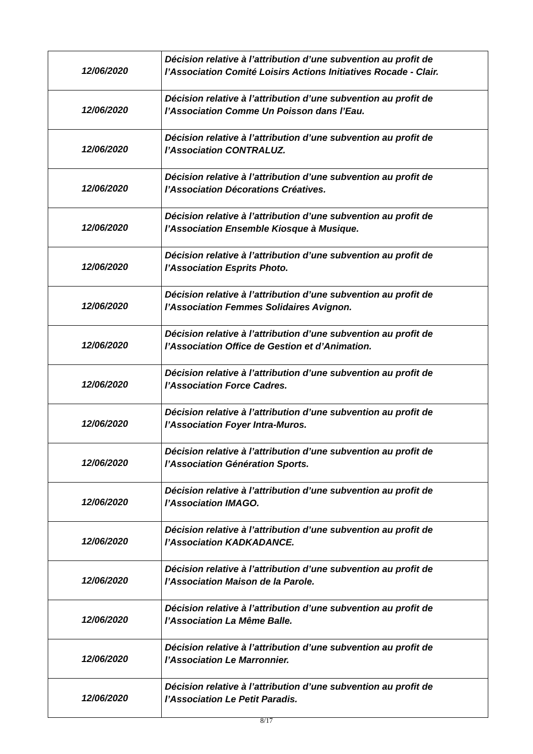| 12/06/2020 | Décision relative à l’attribution d’une subvention au profit de l’Association Comité Loisirs Actions Initiatives Rocade - Clair. |
| 12/06/2020 | Décision relative à l’attribution d’une subvention au profit de l’Association Comme Un Poisson dans l’Eau. |
| 12/06/2020 | Décision relative à l’attribution d’une subvention au profit de l’Association CONTRALUZ. |
| 12/06/2020 | Décision relative à l’attribution d’une subvention au profit de l’Association Décorations Créatives. |
| 12/06/2020 | Décision relative à l’attribution d’une subvention au profit de l’Association Ensemble Kiosque à Musique. |
| 12/06/2020 | Décision relative à l’attribution d’une subvention au profit de l’Association Esprits Photo. |
| 12/06/2020 | Décision relative à l’attribution d’une subvention au profit de l’Association Femmes Solidaires Avignon. |
| 12/06/2020 | Décision relative à l’attribution d’une subvention au profit de l’Association Office de Gestion et d’Animation. |
| 12/06/2020 | Décision relative à l’attribution d’une subvention au profit de l’Association Force Cadres. |
| 12/06/2020 | Décision relative à l’attribution d’une subvention au profit de l’Association Foyer Intra-Muros. |
| 12/06/2020 | Décision relative à l’attribution d’une subvention au profit de l’Association Génération Sports. |
| 12/06/2020 | Décision relative à l’attribution d’une subvention au profit de l’Association IMAGO. |
| 12/06/2020 | Décision relative à l’attribution d’une subvention au profit de l’Association KADKADANCE. |
| 12/06/2020 | Décision relative à l’attribution d’une subvention au profit de l’Association Maison de la Parole. |
| 12/06/2020 | Décision relative à l’attribution d’une subvention au profit de l’Association La Même Balle. |
| 12/06/2020 | Décision relative à l’attribution d’une subvention au profit de l’Association Le Marronnier. |
| 12/06/2020 | Décision relative à l’attribution d’une subvention au profit de l’Association Le Petit Paradis. |
8/17